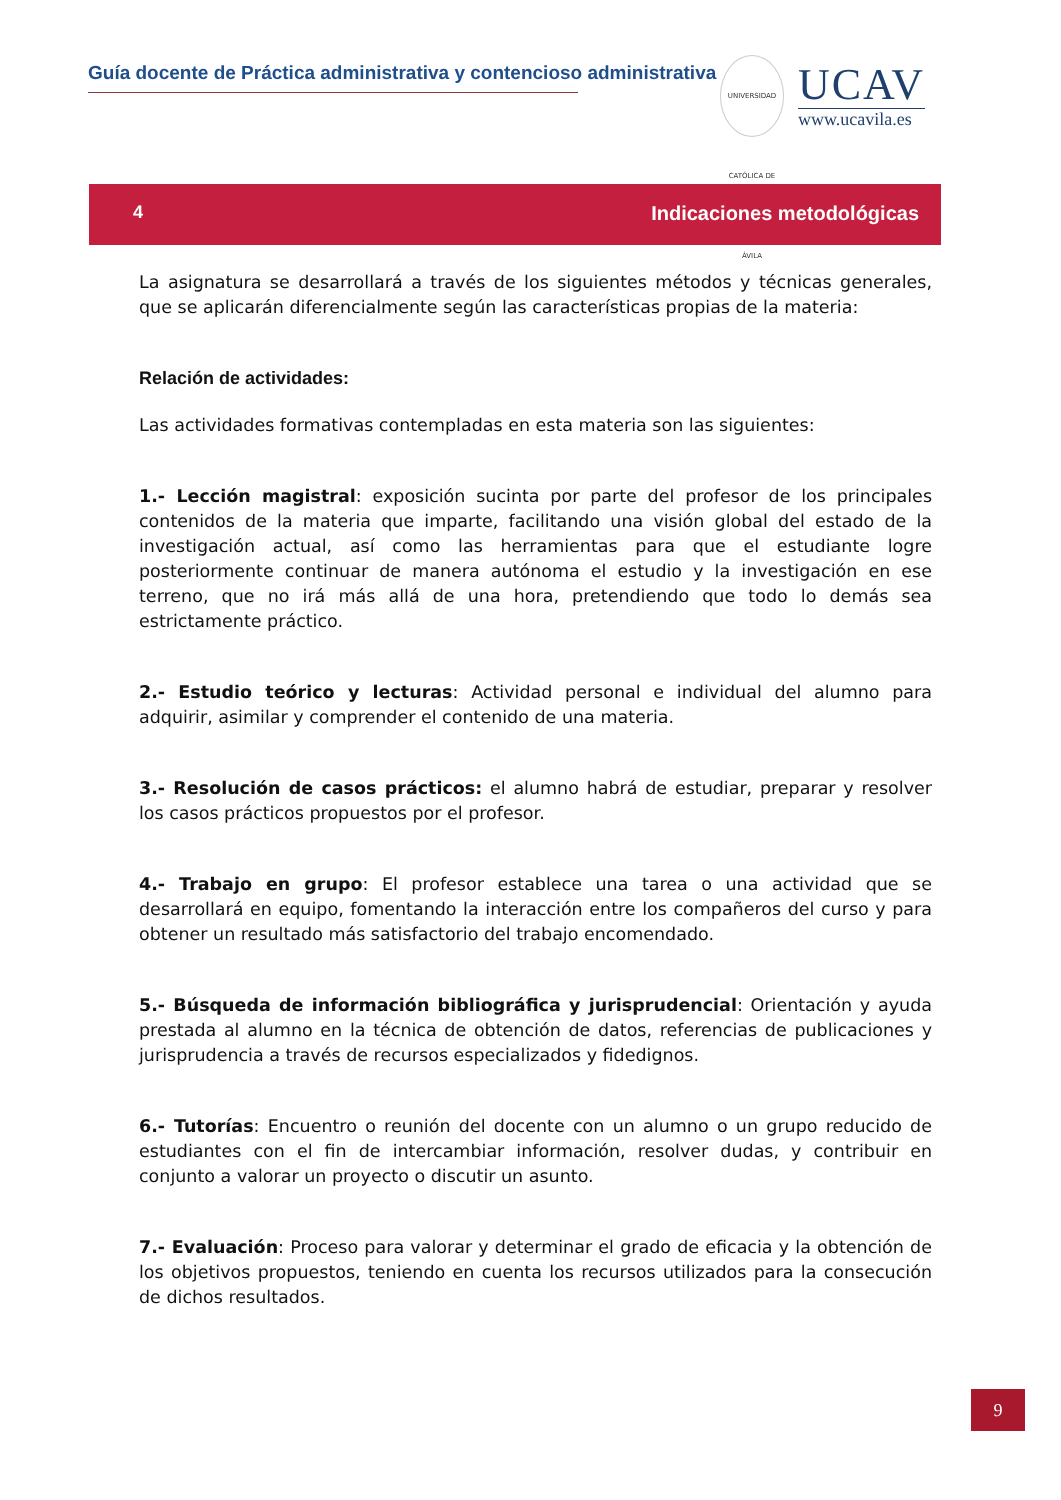Guía docente de Práctica administrativa y contencioso administrativa
UNIVERSIDAD CATÓLICA DE ÁVILA
UCAV
www.ucavila.es
4 Indicaciones metodológicas
La asignatura se desarrollará a través de los siguientes métodos y técnicas generales, que se aplicarán diferencialmente según las características propias de la materia:
Relación de actividades:
Las actividades formativas contempladas en esta materia son las siguientes:
1.- Lección magistral: exposición sucinta por parte del profesor de los principales contenidos de la materia que imparte, facilitando una visión global del estado de la investigación actual, así como las herramientas para que el estudiante logre posteriormente continuar de manera autónoma el estudio y la investigación en ese terreno, que no irá más allá de una hora, pretendiendo que todo lo demás sea estrictamente práctico.
2.- Estudio teórico y lecturas: Actividad personal e individual del alumno para adquirir, asimilar y comprender el contenido de una materia.
3.- Resolución de casos prácticos: el alumno habrá de estudiar, preparar y resolver los casos prácticos propuestos por el profesor.
4.- Trabajo en grupo: El profesor establece una tarea o una actividad que se desarrollará en equipo, fomentando la interacción entre los compañeros del curso y para obtener un resultado más satisfactorio del trabajo encomendado.
5.- Búsqueda de información bibliográfica y jurisprudencial: Orientación y ayuda prestada al alumno en la técnica de obtención de datos, referencias de publicaciones y jurisprudencia a través de recursos especializados y fidedignos.
6.- Tutorías: Encuentro o reunión del docente con un alumno o un grupo reducido de estudiantes con el fin de intercambiar información, resolver dudas, y contribuir en conjunto a valorar un proyecto o discutir un asunto.
7.- Evaluación: Proceso para valorar y determinar el grado de eficacia y la obtención de los objetivos propuestos, teniendo en cuenta los recursos utilizados para la consecución de dichos resultados.
9